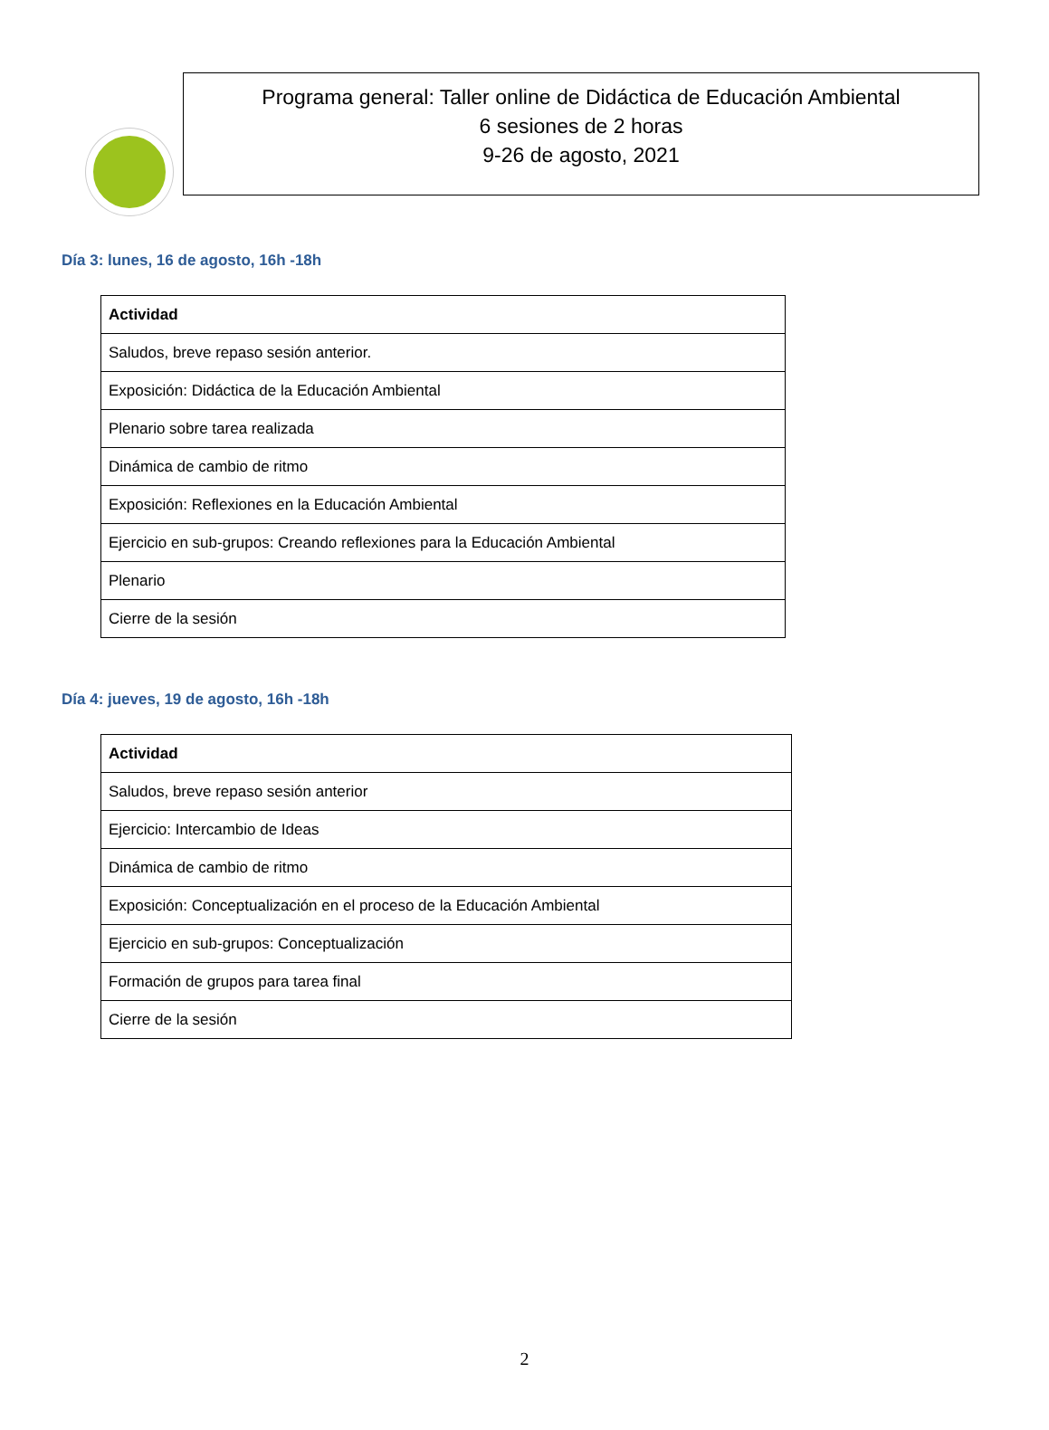Programa general: Taller online de Didáctica de Educación Ambiental
6 sesiones de 2 horas
9-26 de agosto, 2021
Día 3: lunes, 16 de agosto, 16h -18h
| Actividad |
| --- |
| Saludos, breve repaso sesión anterior. |
| Exposición: Didáctica de la Educación Ambiental |
| Plenario sobre tarea realizada |
| Dinámica de cambio de ritmo |
| Exposición: Reflexiones en la Educación Ambiental |
| Ejercicio en sub-grupos: Creando reflexiones para la Educación Ambiental |
| Plenario |
| Cierre de la sesión |
Día 4: jueves, 19 de agosto, 16h -18h
| Actividad |
| --- |
| Saludos, breve repaso sesión anterior |
| Ejercicio: Intercambio de Ideas |
| Dinámica de cambio de ritmo |
| Exposición: Conceptualización en el proceso de la Educación Ambiental |
| Ejercicio en sub-grupos: Conceptualización |
| Formación de grupos para tarea final |
| Cierre de la sesión |
2